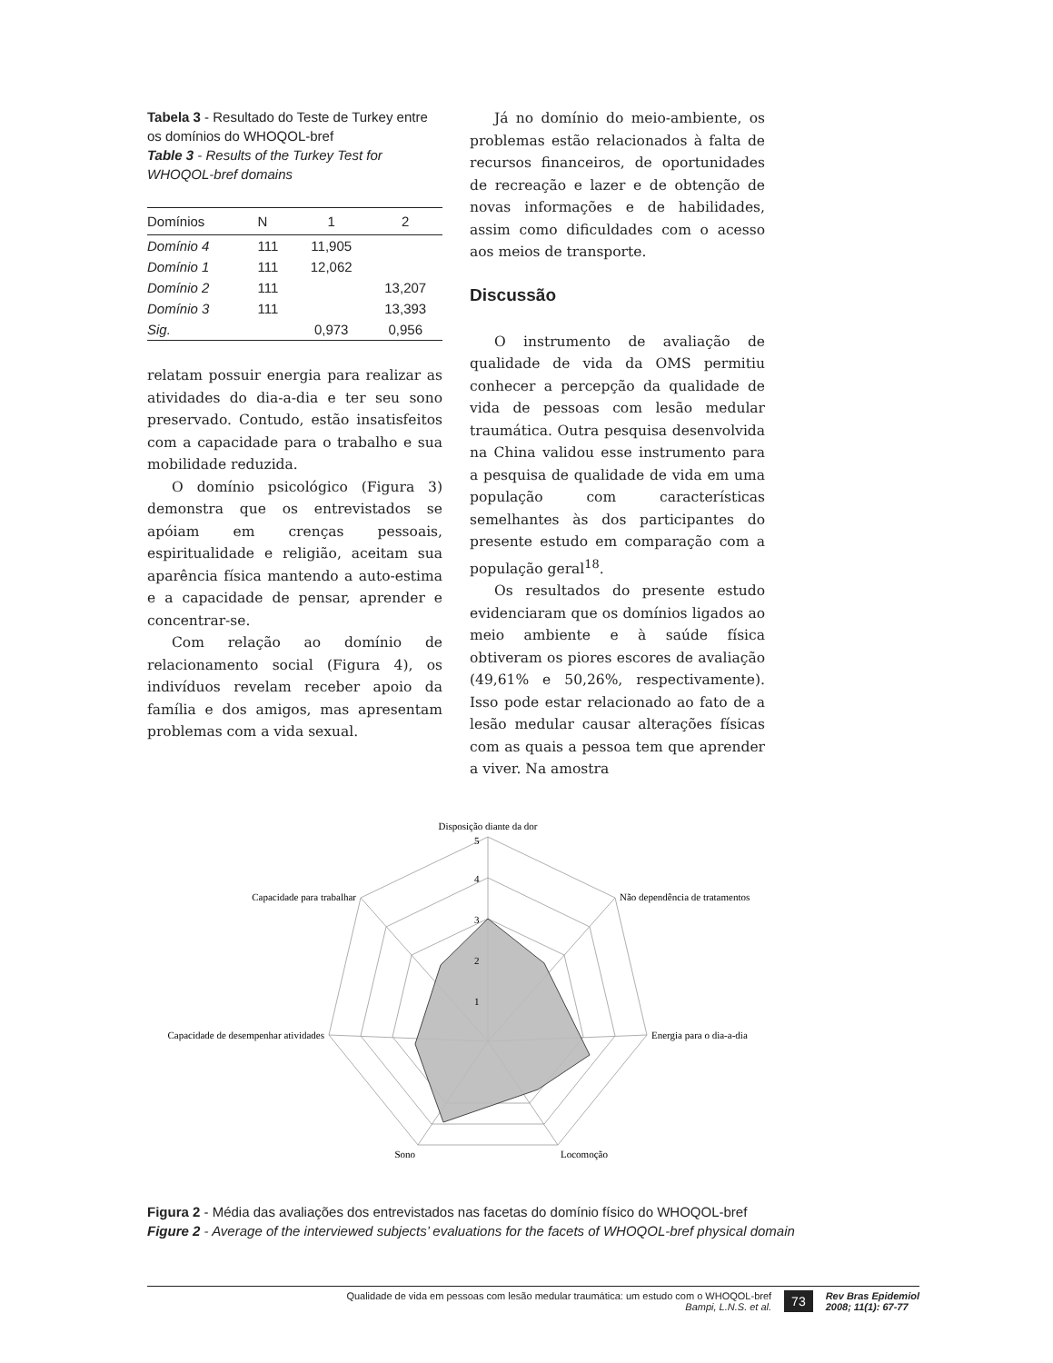Tabela 3 - Resultado do Teste de Turkey entre os domínios do WHOQOL-bref
Table 3 - Results of the Turkey Test for WHOQOL-bref domains
| Domínios | N | 1 | 2 |
| --- | --- | --- | --- |
| Domínio 4 | 111 | 11,905 | |
| Domínio 1 | 111 | 12,062 | |
| Domínio 2 | 111 | | 13,207 |
| Domínio 3 | 111 | | 13,393 |
| Sig. | | 0,973 | 0,956 |
relatam possuir energia para realizar as atividades do dia-a-dia e ter seu sono preservado. Contudo, estão insatisfeitos com a capacidade para o trabalho e sua mobilidade reduzida.
O domínio psicológico (Figura 3) demonstra que os entrevistados se apóiam em crenças pessoais, espiritualidade e religião, aceitam sua aparência física mantendo a auto-estima e a capacidade de pensar, aprender e concentrar-se.
Com relação ao domínio de relacionamento social (Figura 4), os indivíduos revelam receber apoio da família e dos amigos, mas apresentam problemas com a vida sexual.
Já no domínio do meio-ambiente, os problemas estão relacionados à falta de recursos financeiros, de oportunidades de recreação e lazer e de obtenção de novas informações e de habilidades, assim como dificuldades com o acesso aos meios de transporte.
Discussão
O instrumento de avaliação de qualidade de vida da OMS permitiu conhecer a percepção da qualidade de vida de pessoas com lesão medular traumática. Outra pesquisa desenvolvida na China validou esse instrumento para a pesquisa de qualidade de vida em uma população com características semelhantes às dos participantes do presente estudo em comparação com a população geral<sup>18</sup>.
Os resultados do presente estudo evidenciaram que os domínios ligados ao meio ambiente e à saúde física obtiveram os piores escores de avaliação (49,61% e 50,26%, respectivamente). Isso pode estar relacionado ao fato de a lesão medular causar alterações físicas com as quais a pessoa tem que aprender a viver. Na amostra
Disposição diante da dor
Não dependência de tratamentos
Energia para o dia-a-dia
Locomoção
Sono
Capacidade de desempenhar atividades
Capacidade para trabalhar
5
4
3
2
1
Figura 2 - Média das avaliações dos entrevistados nas facetas do domínio físico do WHOQOL-bref
Figure 2 - Average of the interviewed subjects’ evaluations for the facets of WHOQOL-bref physical domain
Qualidade de vida em pessoas com lesão medular traumática: um estudo com o WHOQOL-bref
Bampi, L.N.S. et al.
73
Rev Bras Epidemiol
2008; 11(1): 67-77